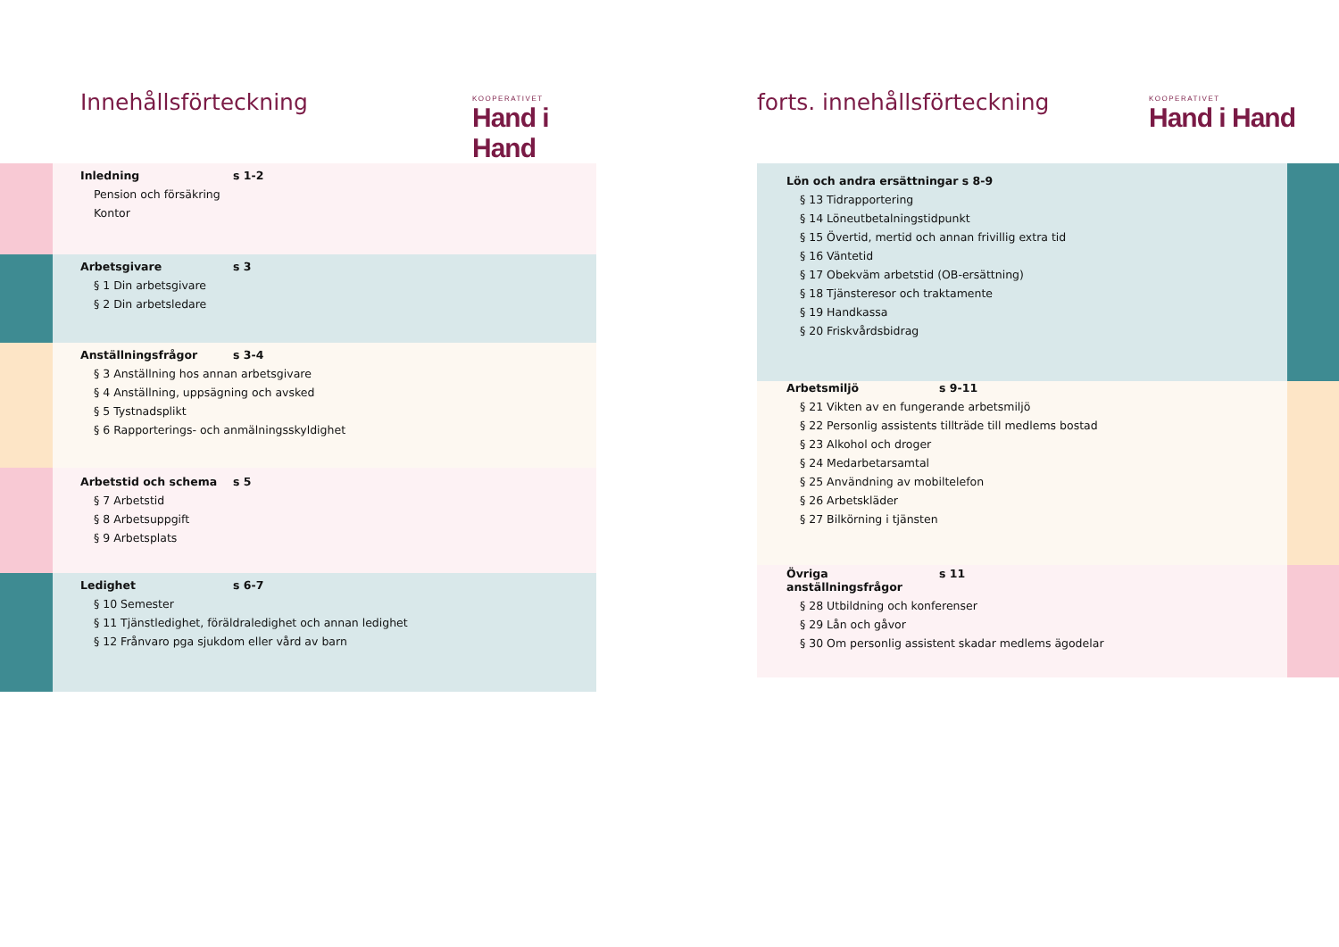Innehållsförteckning KOOPERATIVET
Hand i Hand
Inledning s 1-2
Pension och försäkring
Kontor
Arbetsgivare s 3
§ 1 Din arbetsgivare
§ 2 Din arbetsledare
Anställningsfrågor s 3-4
§ 3 Anställning hos annan arbetsgivare
§ 4 Anställning, uppsägning och avsked
§ 5 Tystnadsplikt
§ 6 Rapporterings- och anmälningsskyldighet
Arbetstid och schema s 5
§ 7 Arbetstid
§ 8 Arbetsuppgift
§ 9 Arbetsplats
Ledighet s 6-7
§ 10 Semester
§ 11 Tjänstledighet, föräldraledighet och annan ledighet
§ 12 Frånvaro pga sjukdom eller vård av barn
forts. innehållsförteckning KOOPERATIVET
Hand i Hand
Lön och andra ersättningar s 8-9
§ 13 Tidrapportering
§ 14 Löneutbetalningstidpunkt
§ 15 Övertid, mertid och annan frivillig extra tid
§ 16 Väntetid
§ 17 Obekväm arbetstid (OB-ersättning)
§ 18 Tjänsteresor och traktamente
§ 19 Handkassa
§ 20 Friskvårdsbidrag
Arbetsmiljö s 9-11
§ 21 Vikten av en fungerande arbetsmiljö
§ 22 Personlig assistents tillträde till medlems bostad
§ 23 Alkohol och droger
§ 24 Medarbetarsamtal
§ 25 Användning av mobiltelefon
§ 26 Arbetskläder
§ 27 Bilkörning i tjänsten
Övriga anställningsfrågor s 11
§ 28 Utbildning och konferenser
§ 29 Lån och gåvor
§ 30 Om personlig assistent skadar medlems ägodelar